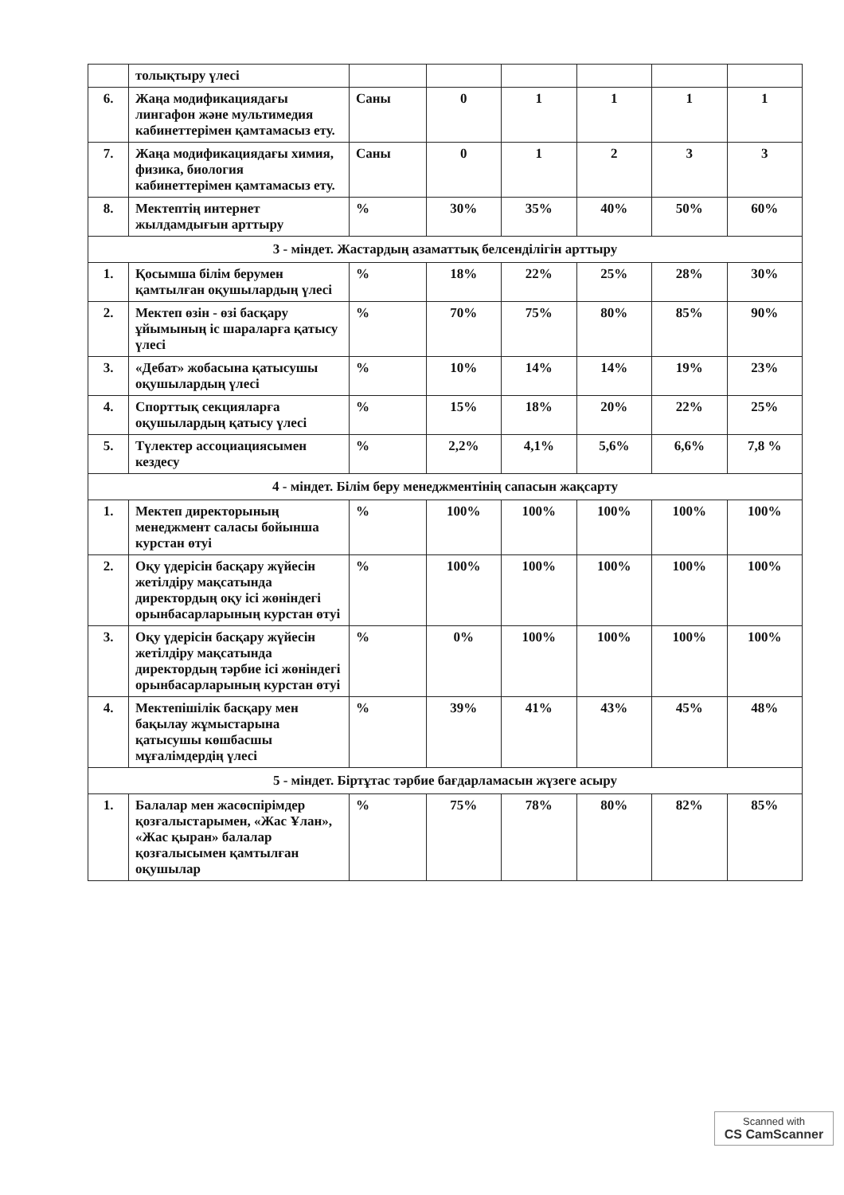| | толықтыру үлесі | | | | | | |
| 6. | Жаңа модификациядағы лингафон және мультимедия кабинеттерімен қамтамасыз ету. | Саны | 0 | 1 | 1 | 1 | 1 |
| 7. | Жаңа модификациядағы химия, физика, биология кабинеттерімен қамтамасыз ету. | Саны | 0 | 1 | 2 | 3 | 3 |
| 8. | Мектептің интернет жылдамдығын арттыру | % | 30% | 35% | 40% | 50% | 60% |
| 3 - міндет. Жастардың азаматтық белсенділігін арттыру | | | | | | | |
| 1. | Қосымша білім берумен қамтылған оқушылардың үлесі | % | 18% | 22% | 25% | 28% | 30% |
| 2. | Мектеп өзін - өзі басқару ұйымының іс шараларға қатысу үлесі | % | 70% | 75% | 80% | 85% | 90% |
| 3. | «Дебат» жобасына қатысушы оқушылардың үлесі | % | 10% | 14% | 14% | 19% | 23% |
| 4. | Спорттық секцияларға оқушылардың қатысу үлесі | % | 15% | 18% | 20% | 22% | 25% |
| 5. | Түлектер ассоциациясымен кездесу | % | 2,2% | 4,1% | 5,6% | 6,6% | 7,8 % |
| 4 - міндет. Білім беру менеджментінің сапасын жақсарту | | | | | | | |
| 1. | Мектеп директорының менеджмент саласы бойынша курстан өтуі | % | 100% | 100% | 100% | 100% | 100% |
| 2. | Оқу үдерісін басқару жүйесін жетілдіру мақсатында директордың оқу ісі жөніндегі орынбасарларының курстан өтуі | % | 100% | 100% | 100% | 100% | 100% |
| 3. | Оқу үдерісін басқару жүйесін жетілдіру мақсатында директордың тәрбие ісі жөніндегі орынбасарларының курстан өтуі | % | 0% | 100% | 100% | 100% | 100% |
| 4. | Мектепішілік басқару мен бақылау жұмыстарына қатысушы көшбасшы мұғалімдердің үлесі | % | 39% | 41% | 43% | 45% | 48% |
| 5 - міндет. Біртұтас тәрбие бағдарламасын жүзеге асыру | | | | | | | |
| 1. | Балалар мен жасөспірімдер қозғалыстарымен, «Жас Ұлан», «Жас қыран» балалар қозғалысымен қамтылған оқушылар | % | 75% | 78% | 80% | 82% | 85% |
Scanned with
CS CamScanner